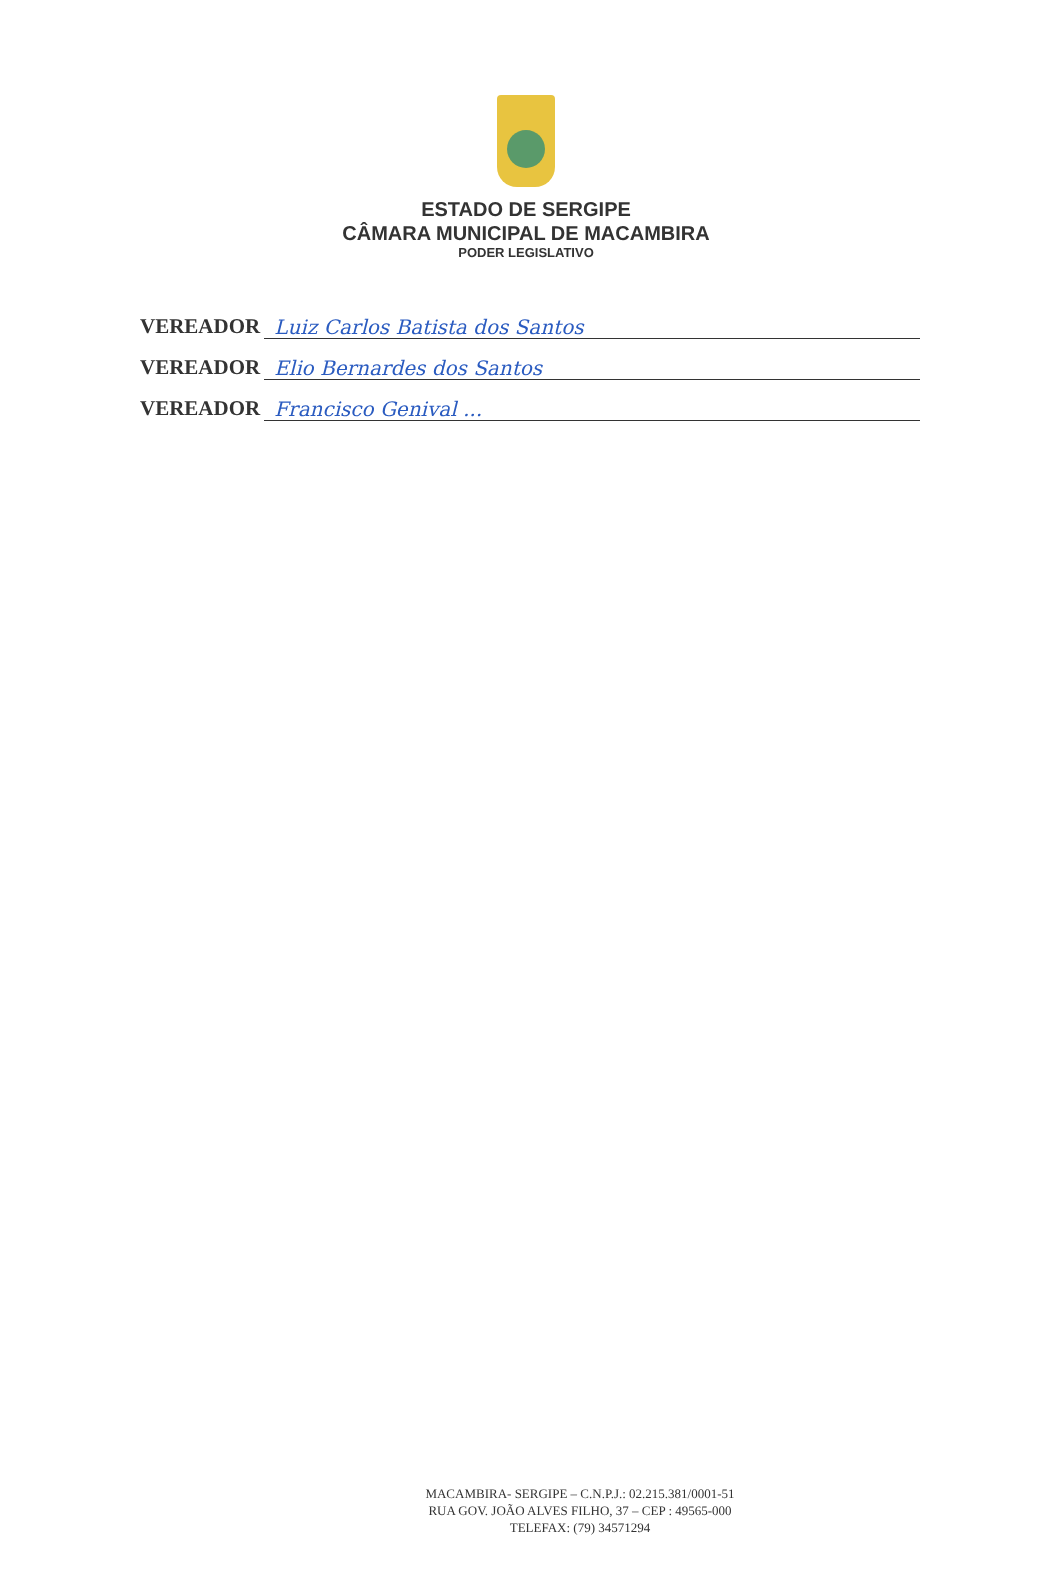ESTADO DE SERGIPE
CÂMARA MUNICIPAL DE MACAMBIRA
PODER LEGISLATIVO
VEREADOR
Luiz Carlos Batista dos Santos
VEREADOR
Elio Bernardes dos Santos
VEREADOR
Francisco Genival ...
MACAMBIRA- SERGIPE – C.N.P.J.: 02.215.381/0001-51
RUA GOV. JOÃO ALVES FILHO, 37 – CEP : 49565-000
TELEFAX: (79) 34571294